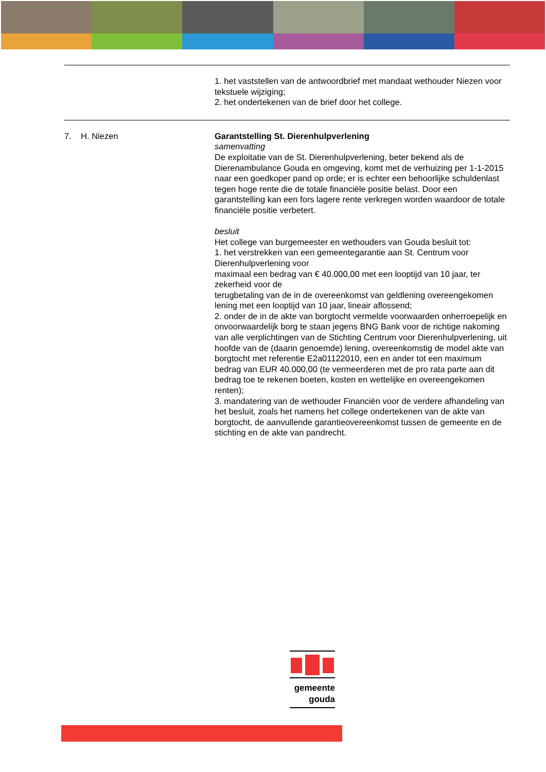1. het vaststellen van de antwoordbrief met mandaat wethouder Niezen voor tekstuele wijziging;
2. het ondertekenen van de brief door het college.
7. H. Niezen Garantstelling St. Dierenhulpverlening
samenvatting
De exploitatie van de St. Dierenhulpverlening, beter bekend als de Dierenambulance Gouda en omgeving, komt met de verhuizing per 1-1-2015 naar een goedkoper pand op orde; er is echter een behoorlijke schuldenlast tegen hoge rente die de totale financiële positie belast. Door een garantstelling kan een fors lagere rente verkregen worden waardoor de totale financiële positie verbetert.
besluit
Het college van burgemeester en wethouders van Gouda besluit tot:
1. het verstrekken van een gemeentegarantie aan St. Centrum voor Dierenhulpverlening voor
maximaal een bedrag van € 40.000,00 met een looptijd van 10 jaar, ter zekerheid voor de
terugbetaling van de in de overeenkomst van geldlening overeengekomen lening met een looptijd van 10 jaar, lineair aflossend;
2. onder de in de akte van borgtocht vermelde voorwaarden onherroepelijk en onvoorwaardelijk borg te staan jegens BNG Bank voor de richtige nakoming van alle verplichtingen van de Stichting Centrum voor Dierenhulpverlening, uit hoofde van de (daarin genoemde) lening, overeenkomstig de model akte van borgtocht met referentie E2a01122010, een en ander tot een maximum bedrag van EUR 40.000,00 (te vermeerderen met de pro rata parte aan dit bedrag toe te rekenen boeten, kosten en wettelijke en overeengekomen renten);
3. mandatering van de wethouder Financiën voor de verdere afhandeling van het besluit, zoals het namens het college ondertekenen van de akte van borgtocht, de aanvullende garantieovereenkomst tussen de gemeente en de stichting en de akte van pandrecht.
gemeente
gouda